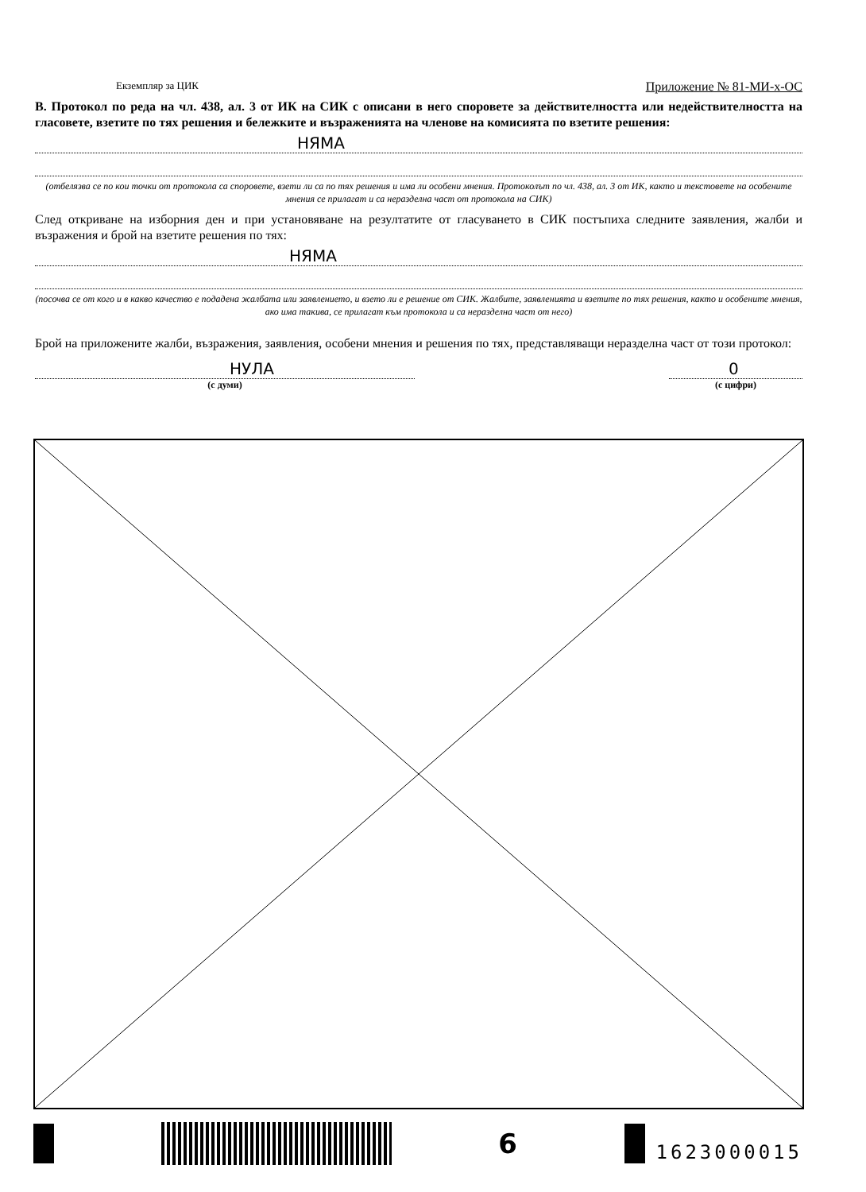Екземпляр за ЦИК Приложение № 81-МИ-х-ОС
В. Протокол по реда на чл. 438, ал. 3 от ИК на СИК с описани в него споровете за действителността или недействителността на гласовете, взетите по тях решения и бележките и възраженията на членове на комисията по взетите решения:
НЯМА
(отбелязва се по кои точки от протокола са споровете, взети ли са по тях решения и има ли особени мнения. Протоколът по чл. 438, ал. 3 от ИК, както и текстовете на особените мнения се прилагат и са неразделна част от протокола на СИК)
След откриване на изборния ден и при установяване на резултатите от гласуването в СИК постъпиха следните заявления, жалби и възражения и брой на взетите решения по тях:
НЯМА
(посочва се от кого и в какво качество е подадена жалбата или заявлението, и взето ли е решение от СИК. Жалбите, заявленията и взетите по тях решения, както и особените мнения, ако има такива, се прилагат към протокола и са неразделна част от него)
Брой на приложените жалби, възражения, заявления, особени мнения и решения по тях, представляващи неразделна част от този протокол:
НУЛА
(с думи)
0
(с цифри)
6
1623000015